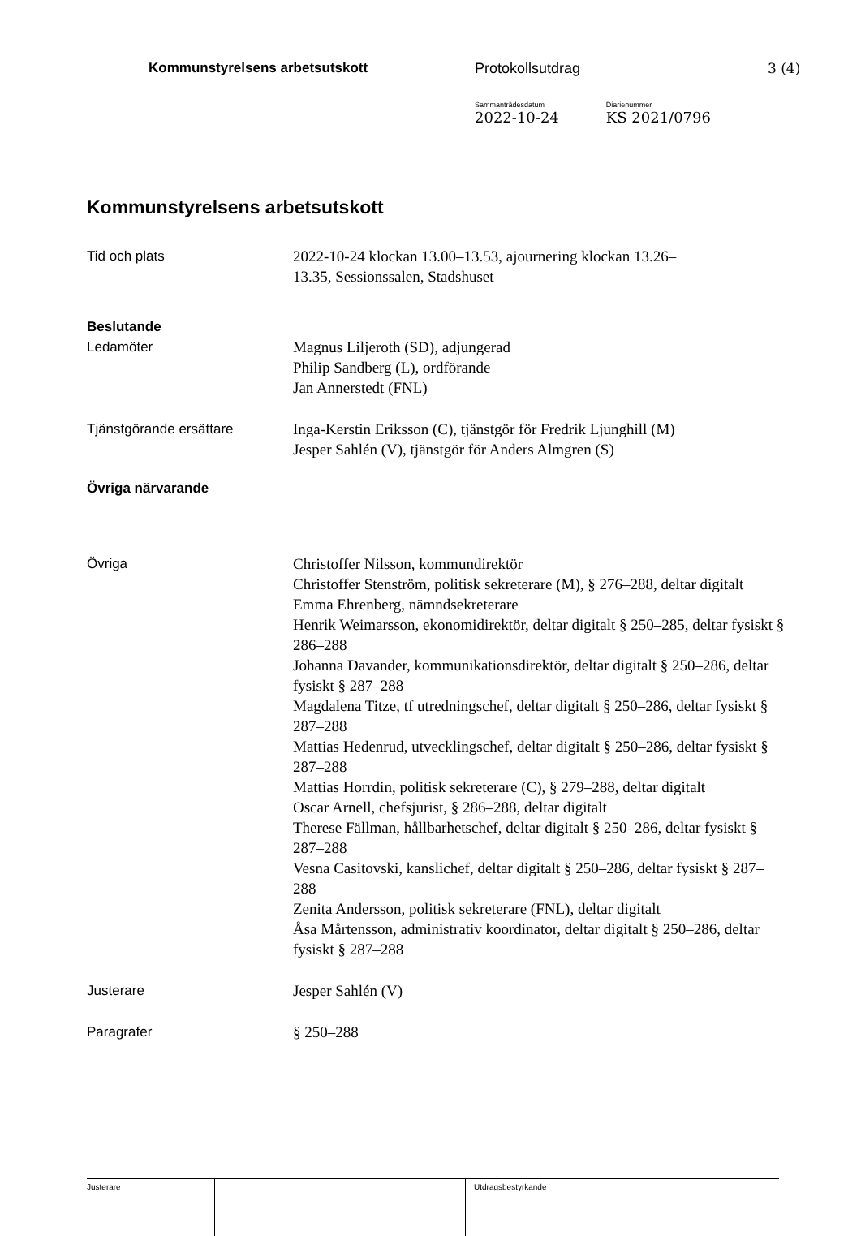Kommunstyrelsens arbetsutskott Protokollsutdrag 3 (4)
Sammanträdesdatum
2022-10-24
Diarienummer
KS 2021/0796
Kommunstyrelsens arbetsutskott
Tid och plats 2022-10-24 klockan 13.00–13.53, ajournering klockan 13.26–
13.35, Sessionssalen, Stadshuset
Beslutande
Ledamöter Magnus Liljeroth (SD), adjungerad
Philip Sandberg (L), ordförande
Jan Annerstedt (FNL)
Tjänstgörande ersättare Inga-Kerstin Eriksson (C), tjänstgör för Fredrik Ljunghill (M)
Jesper Sahlén (V), tjänstgör för Anders Almgren (S)
Övriga närvarande
Övriga Christoffer Nilsson, kommundirektör
Christoffer Stenström, politisk sekreterare (M), § 276–288, deltar digitalt
Emma Ehrenberg, nämndsekreterare
Henrik Weimarsson, ekonomidirektör, deltar digitalt § 250–285, deltar fysiskt § 286–288
Johanna Davander, kommunikationsdirektör, deltar digitalt § 250–286, deltar fysiskt § 287–288
Magdalena Titze, tf utredningschef, deltar digitalt § 250–286, deltar fysiskt § 287–288
Mattias Hedenrud, utvecklingschef, deltar digitalt § 250–286, deltar fysiskt § 287–288
Mattias Horrdin, politisk sekreterare (C), § 279–288, deltar digitalt
Oscar Arnell, chefsjurist, § 286–288, deltar digitalt
Therese Fällman, hållbarhetschef, deltar digitalt § 250–286, deltar fysiskt § 287–288
Vesna Casitovski, kanslichef, deltar digitalt § 250–286, deltar fysiskt § 287–288
Zenita Andersson, politisk sekreterare (FNL), deltar digitalt
Åsa Mårtensson, administrativ koordinator, deltar digitalt § 250–286, deltar fysiskt § 287–288
Justerare Jesper Sahlén (V)
Paragrafer § 250–288
Justerare Utdragsbestyrkande